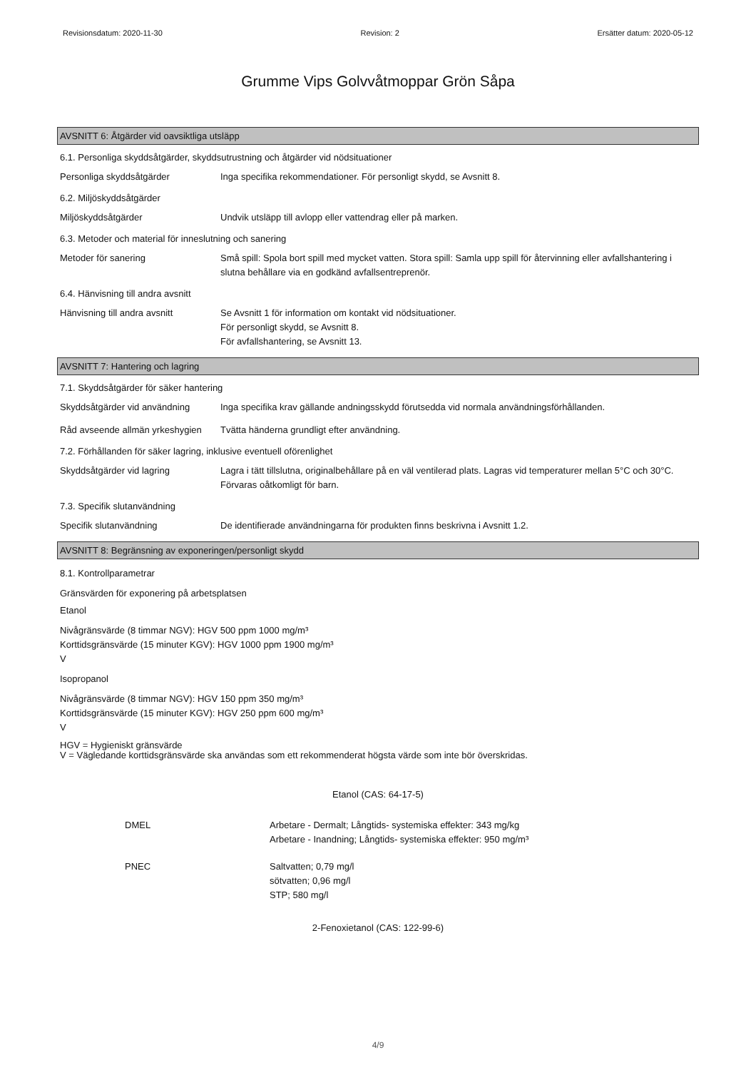Revisionsdatum: 2020-11-30 Revision: 2 Ersätter datum: 2020-05-12
Grumme Vips Golvvåtmoppar Grön Såpa
AVSNITT 6: Åtgärder vid oavsiktliga utsläpp
6.1. Personliga skyddsåtgärder, skyddsutrustning och åtgärder vid nödsituationer
Personliga skyddsåtgärder Inga specifika rekommendationer. För personligt skydd, se Avsnitt 8.
6.2. Miljöskyddsåtgärder
Miljöskyddsåtgärder Undvik utsläpp till avlopp eller vattendrag eller på marken.
6.3. Metoder och material för inneslutning och sanering
Metoder för sanering Små spill: Spola bort spill med mycket vatten. Stora spill: Samla upp spill för återvinning eller avfallshantering i slutna behållare via en godkänd avfallsentreprenör.
6.4. Hänvisning till andra avsnitt
Hänvisning till andra avsnitt
Se Avsnitt 1 för information om kontakt vid nödsituationer.
För personligt skydd, se Avsnitt 8.
För avfallshantering, se Avsnitt 13.
AVSNITT 7: Hantering och lagring
7.1. Skyddsåtgärder för säker hantering
Skyddsåtgärder vid användning
Inga specifika krav gällande andningsskydd förutsedda vid normala användningsförhållanden.
Råd avseende allmän yrkeshygien
Tvätta händerna grundligt efter användning.
7.2. Förhållanden för säker lagring, inklusive eventuell oförenlighet
Skyddsåtgärder vid lagring Lagra i tätt tillslutna, originalbehållare på en väl ventilerad plats. Lagras vid temperaturer mellan 5°C och 30°C. Förvaras oåtkomligt för barn.
7.3. Specifik slutanvändning
Specifik slutanvändning De identifierade användningarna för produkten finns beskrivna i Avsnitt 1.2.
AVSNITT 8: Begränsning av exponeringen/personligt skydd
8.1. Kontrollparametrar
Gränsvärden för exponering på arbetsplatsen
Etanol
Nivågränsvärde (8 timmar NGV): HGV 500 ppm 1000 mg/m³
Korttidsgränsvärde (15 minuter KGV): HGV 1000 ppm 1900 mg/m³
V
Isopropanol
Nivågränsvärde (8 timmar NGV): HGV 150 ppm 350 mg/m³
Korttidsgränsvärde (15 minuter KGV): HGV 250 ppm 600 mg/m³
V
HGV = Hygieniskt gränsvärde
V = Vägledande korttidsgränsvärde ska användas som ett rekommenderat högsta värde som inte bör överskridas.
Etanol (CAS: 64-17-5)
DMEL Arbetare - Dermalt; Långtids- systemiska effekter: 343 mg/kg
Arbetare - Inandning; Långtids- systemiska effekter: 950 mg/m³
PNEC Saltvatten; 0,79 mg/l
sötvatten; 0,96 mg/l
STP; 580 mg/l
2-Fenoxietanol (CAS: 122-99-6)
4/9